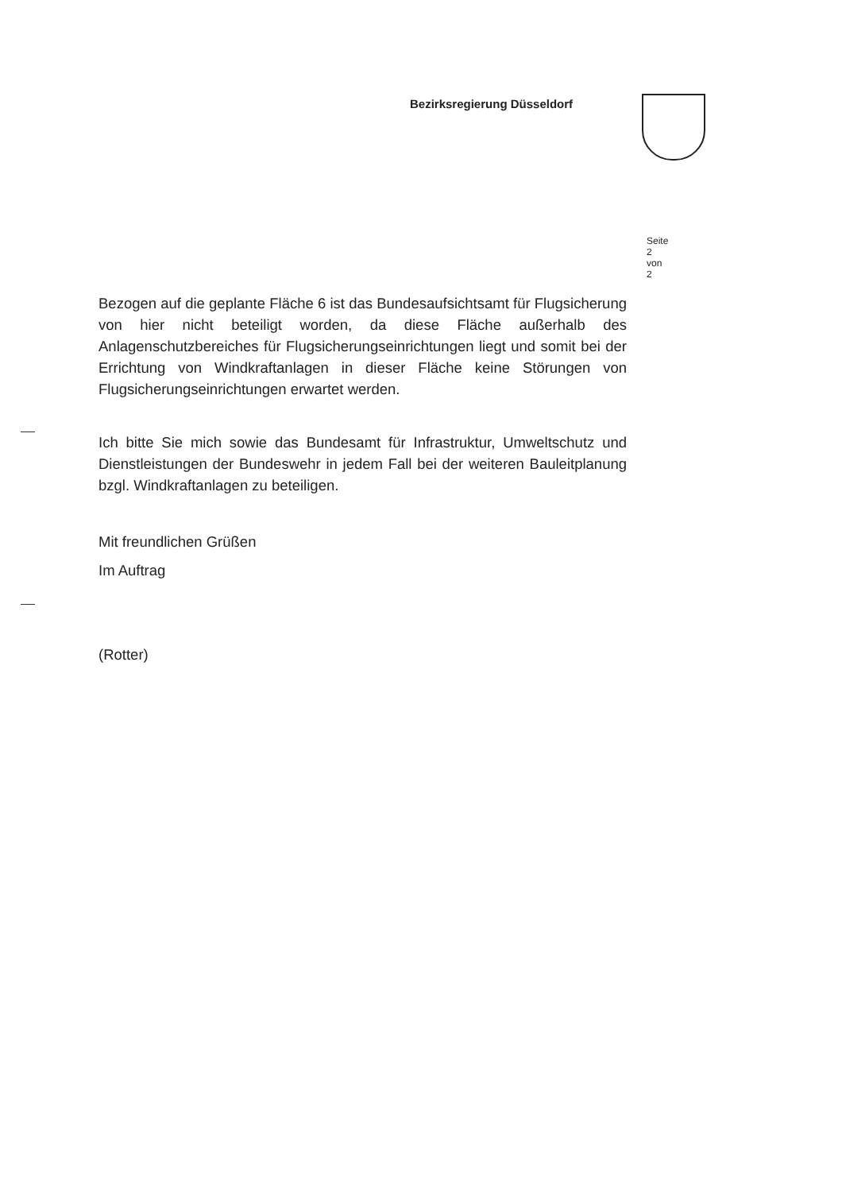Bezirksregierung Düsseldorf
Seite 2 von 2
Bezogen auf die geplante Fläche 6 ist das Bundesaufsichtsamt für Flugsicherung von hier nicht beteiligt worden, da diese Fläche außerhalb des Anlagenschutzbereiches für Flugsicherungseinrichtungen liegt und somit bei der Errichtung von Windkraftanlagen in dieser Fläche keine Störungen von Flugsicherungseinrichtungen erwartet werden.
Ich bitte Sie mich sowie das Bundesamt für Infrastruktur, Umweltschutz und Dienstleistungen der Bundeswehr in jedem Fall bei der weiteren Bauleitplanung bzgl. Windkraftanlagen zu beteiligen.
Mit freundlichen Grüßen
Im Auftrag
(Rotter)